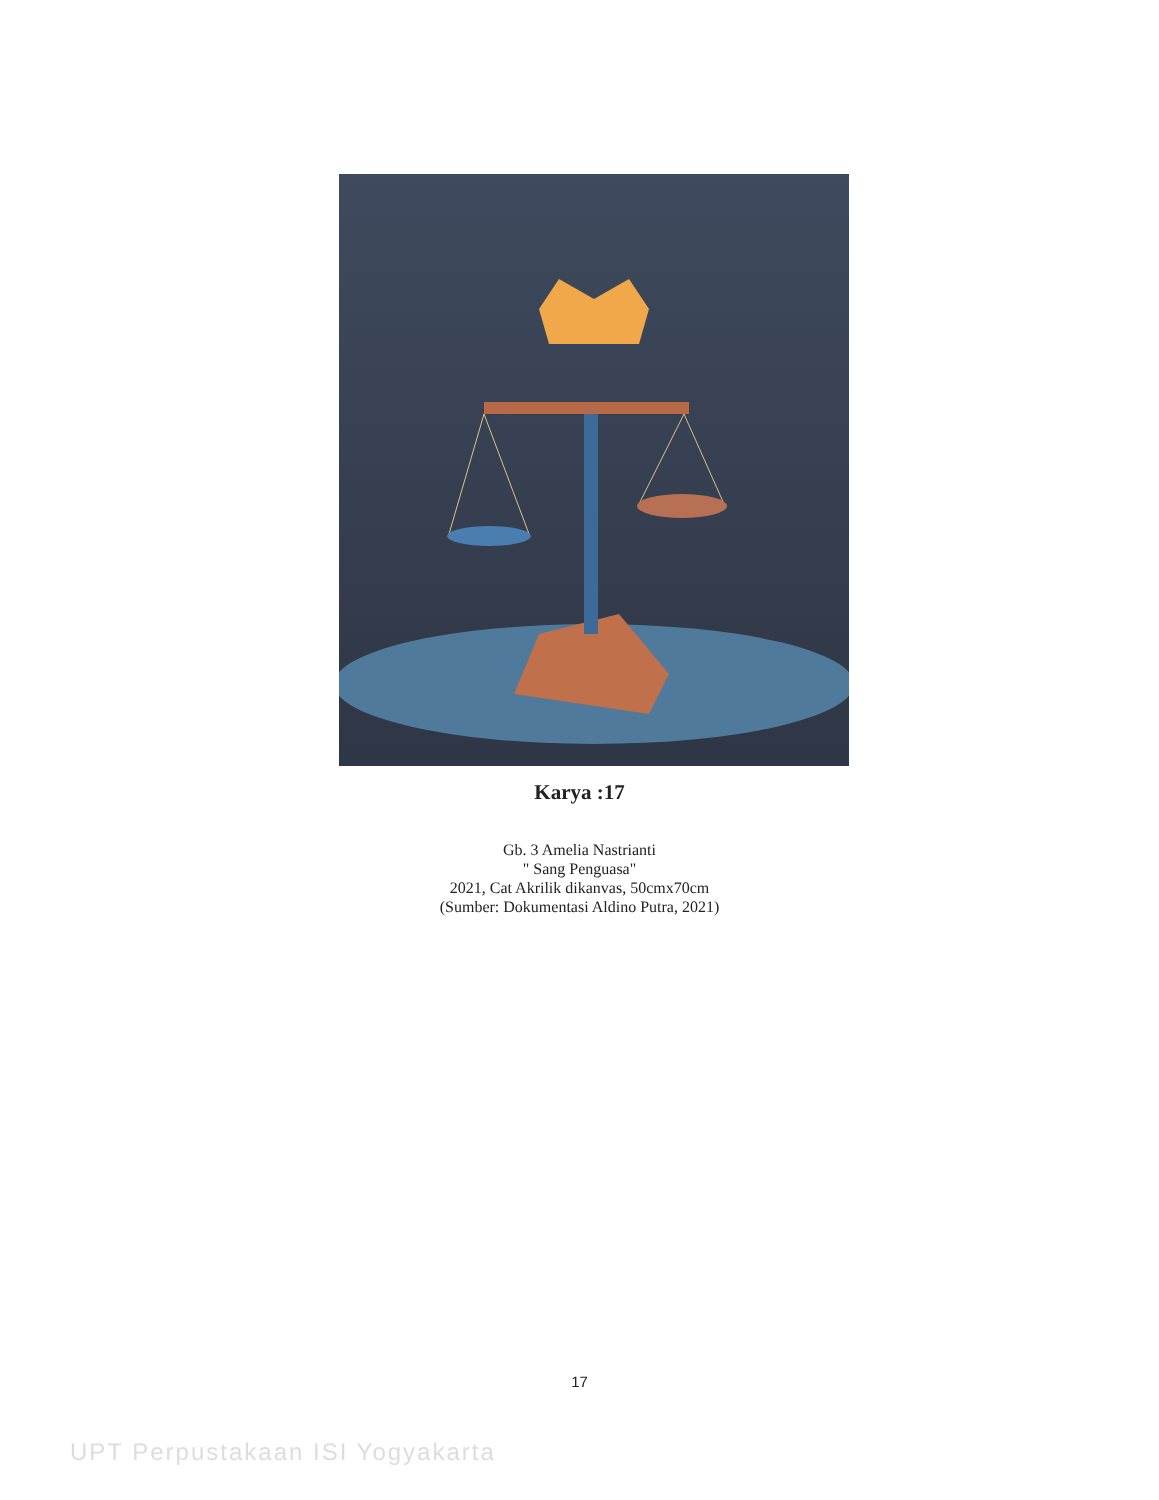Karya :17
Gb. 3 Amelia Nastrianti
" Sang Penguasa"
2021, Cat Akrilik dikanvas, 50cmx70cm
(Sumber: Dokumentasi Aldino Putra, 2021)
17
UPT Perpustakaan ISI Yogyakarta